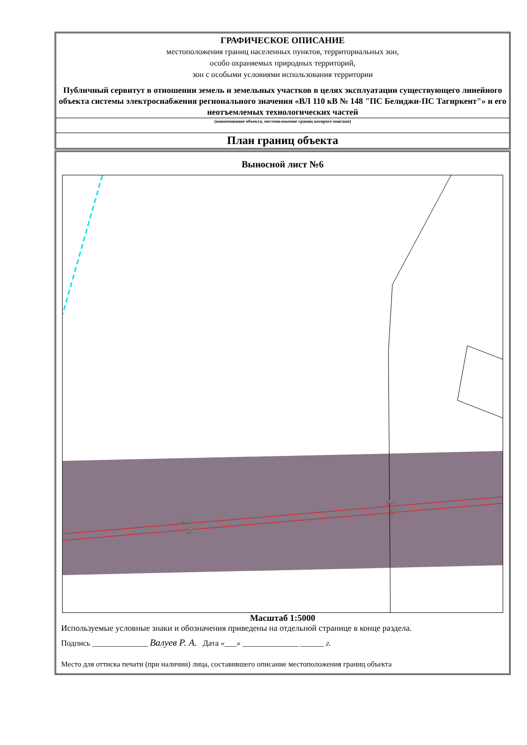ГРАФИЧЕСКОЕ ОПИСАНИЕ
местоположения границ населенных пунктов, территориальных зон,
особо охраняемых природных территорий,
зон с особыми условиями использования территории
Публичный сервитут в отношении земель и земельных участков в целях эксплуатации существующего линейного объекта системы электроснабжения регионального значения «ВЛ 110 кВ № 148 "ПС Белиджи-ПС Тагиркент"» и его неотъемлемых технологических частей
(наименование объекта, местоположение границ которого описано)
План границ объекта
Выносной лист №6
203
19
204
18
Масштаб 1:5000
Используемые условные знаки и обозначения приведены на отдельной странице в конце раздела.
Подпись ______________ Валуев Р. А. Дата «___» ______________ ______ г.
Место для оттиска печати (при наличии) лица, составившего описание местоположения границ объекта